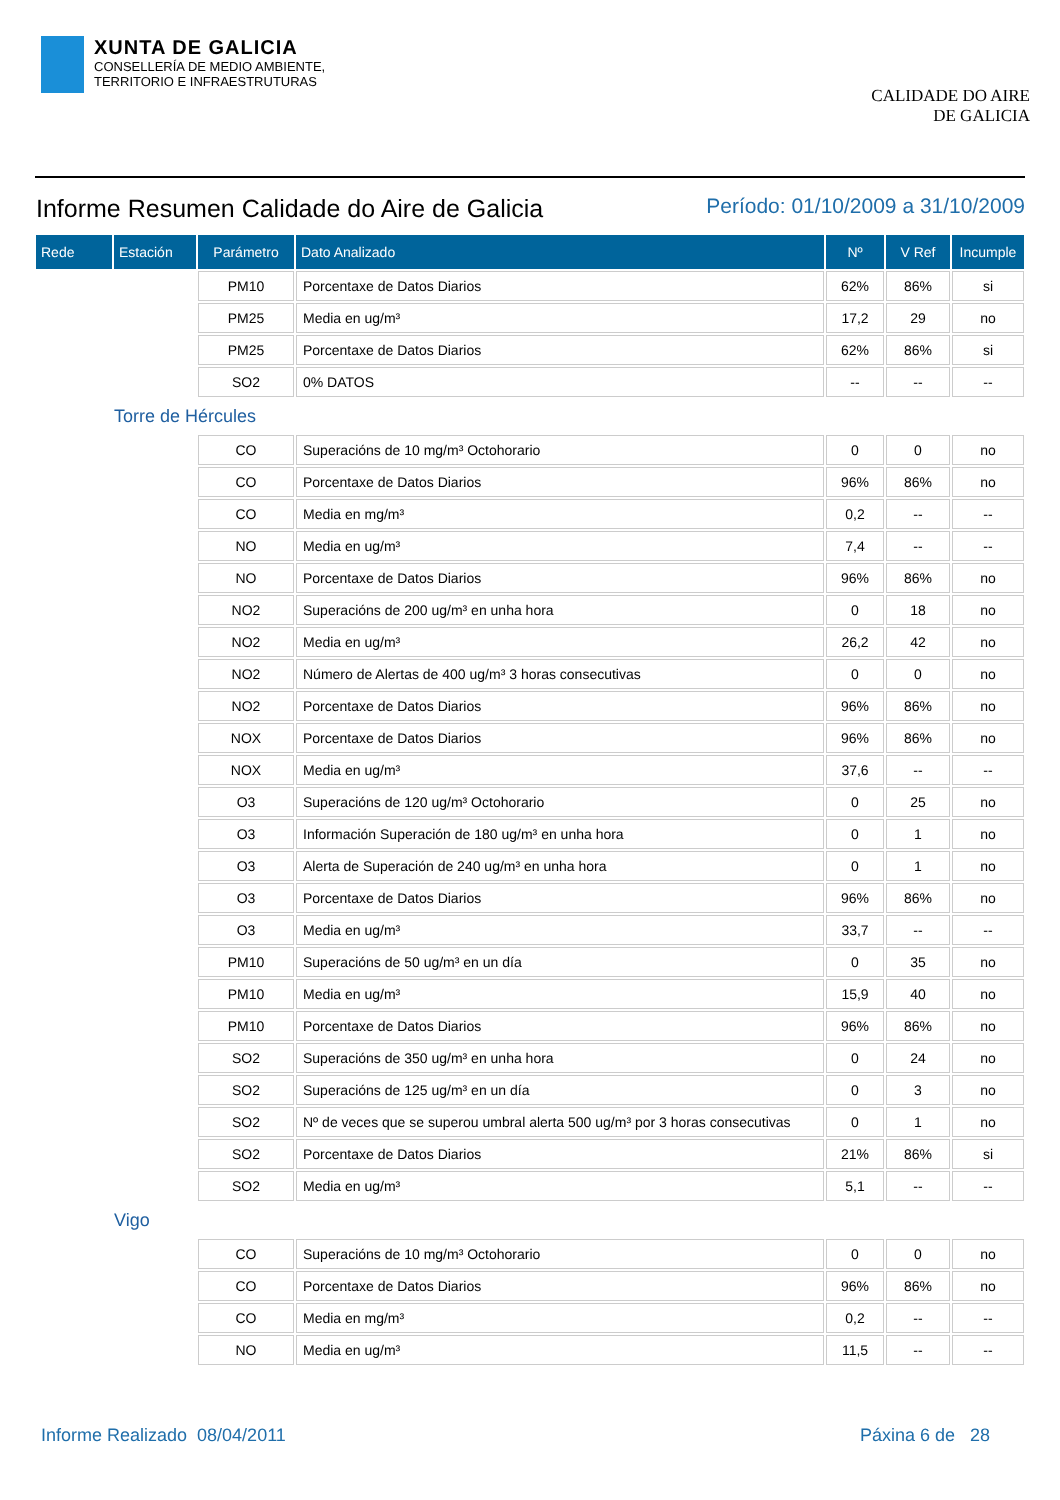XUNTA DE GALICIA
CONSELLERÍA DE MEDIO AMBIENTE,
TERRITORIO E INFRAESTRUTURAS
CALIDADE DO AIRE
DE GALICIA
Informe Resumen Calidade do Aire de Galicia
Período: 01/10/2009 a 31/10/2009
| Rede | Estación | Parámetro | Dato Analizado | Nº | V Ref | Incumple |
| --- | --- | --- | --- | --- | --- | --- |
| | | PM10 | Porcentaxe de Datos Diarios | 62% | 86% | si |
| | | PM25 | Media en ug/m³ | 17,2 | 29 | no |
| | | PM25 | Porcentaxe de Datos Diarios | 62% | 86% | si |
| | | SO2 | 0% DATOS | -- | -- | -- |
| Torre de Hércules | | | | | | |
| | | CO | Superacións de 10 mg/m³ Octohorario | 0 | 0 | no |
| | | CO | Porcentaxe de Datos Diarios | 96% | 86% | no |
| | | CO | Media en mg/m³ | 0,2 | -- | -- |
| | | NO | Media en ug/m³ | 7,4 | -- | -- |
| | | NO | Porcentaxe de Datos Diarios | 96% | 86% | no |
| | | NO2 | Superacións de 200 ug/m³ en unha hora | 0 | 18 | no |
| | | NO2 | Media en ug/m³ | 26,2 | 42 | no |
| | | NO2 | Número de Alertas de 400 ug/m³ 3 horas consecutivas | 0 | 0 | no |
| | | NO2 | Porcentaxe de Datos Diarios | 96% | 86% | no |
| | | NOX | Porcentaxe de Datos Diarios | 96% | 86% | no |
| | | NOX | Media en ug/m³ | 37,6 | -- | -- |
| | | O3 | Superacións de 120 ug/m³ Octohorario | 0 | 25 | no |
| | | O3 | Información Superación de 180 ug/m³ en unha hora | 0 | 1 | no |
| | | O3 | Alerta de Superación de 240 ug/m³ en unha hora | 0 | 1 | no |
| | | O3 | Porcentaxe de Datos Diarios | 96% | 86% | no |
| | | O3 | Media en ug/m³ | 33,7 | -- | -- |
| | | PM10 | Superacións de 50 ug/m³ en un día | 0 | 35 | no |
| | | PM10 | Media en ug/m³ | 15,9 | 40 | no |
| | | PM10 | Porcentaxe de Datos Diarios | 96% | 86% | no |
| | | SO2 | Superacións de 350 ug/m³ en unha hora | 0 | 24 | no |
| | | SO2 | Superacións de 125 ug/m³ en un día | 0 | 3 | no |
| | | SO2 | Nº de veces que se superou umbral alerta 500 ug/m³ por 3 horas consecutivas | 0 | 1 | no |
| | | SO2 | Porcentaxe de Datos Diarios | 21% | 86% | si |
| | | SO2 | Media en ug/m³ | 5,1 | -- | -- |
| Vigo | | | | | | |
| | | CO | Superacións de 10 mg/m³ Octohorario | 0 | 0 | no |
| | | CO | Porcentaxe de Datos Diarios | 96% | 86% | no |
| | | CO | Media en mg/m³ | 0,2 | -- | -- |
| | | NO | Media en ug/m³ | 11,5 | -- | -- |
Informe Realizado 08/04/2011 Páxina 6 de 28